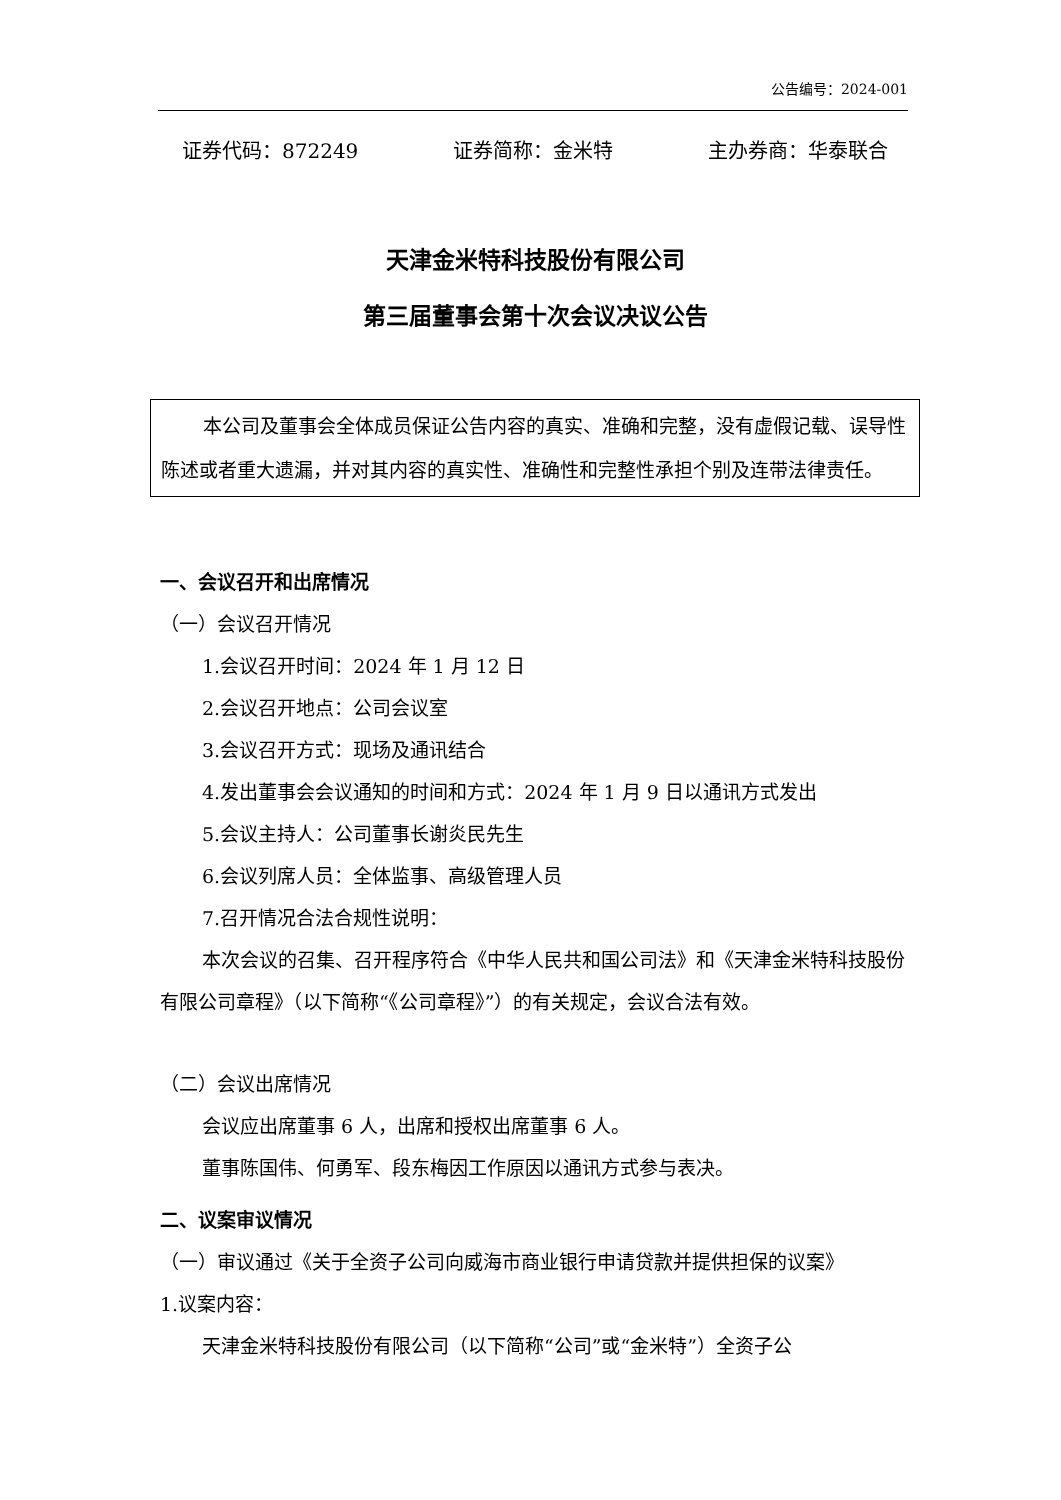公告编号：2024-001
证券代码：872249 证券简称：金米特 主办券商：华泰联合
天津金米特科技股份有限公司
第三届董事会第十次会议决议公告
本公司及董事会全体成员保证公告内容的真实、准确和完整，没有虚假记载、误导性陈述或者重大遗漏，并对其内容的真实性、准确性和完整性承担个别及连带法律责任。
一、会议召开和出席情况
（一）会议召开情况
1.会议召开时间：2024 年 1 月 12 日
2.会议召开地点：公司会议室
3.会议召开方式：现场及通讯结合
4.发出董事会会议通知的时间和方式：2024 年 1 月 9 日以通讯方式发出
5.会议主持人：公司董事长谢炎民先生
6.会议列席人员：全体监事、高级管理人员
7.召开情况合法合规性说明：
本次会议的召集、召开程序符合《中华人民共和国公司法》和《天津金米特科技股份有限公司章程》（以下简称“《公司章程》”）的有关规定，会议合法有效。
（二）会议出席情况
会议应出席董事 6 人，出席和授权出席董事 6 人。
董事陈国伟、何勇军、段东梅因工作原因以通讯方式参与表决。
二、议案审议情况
（一）审议通过《关于全资子公司向威海市商业银行申请贷款并提供担保的议案》
1.议案内容：
天津金米特科技股份有限公司（以下简称“公司”或“金米特”）全资子公